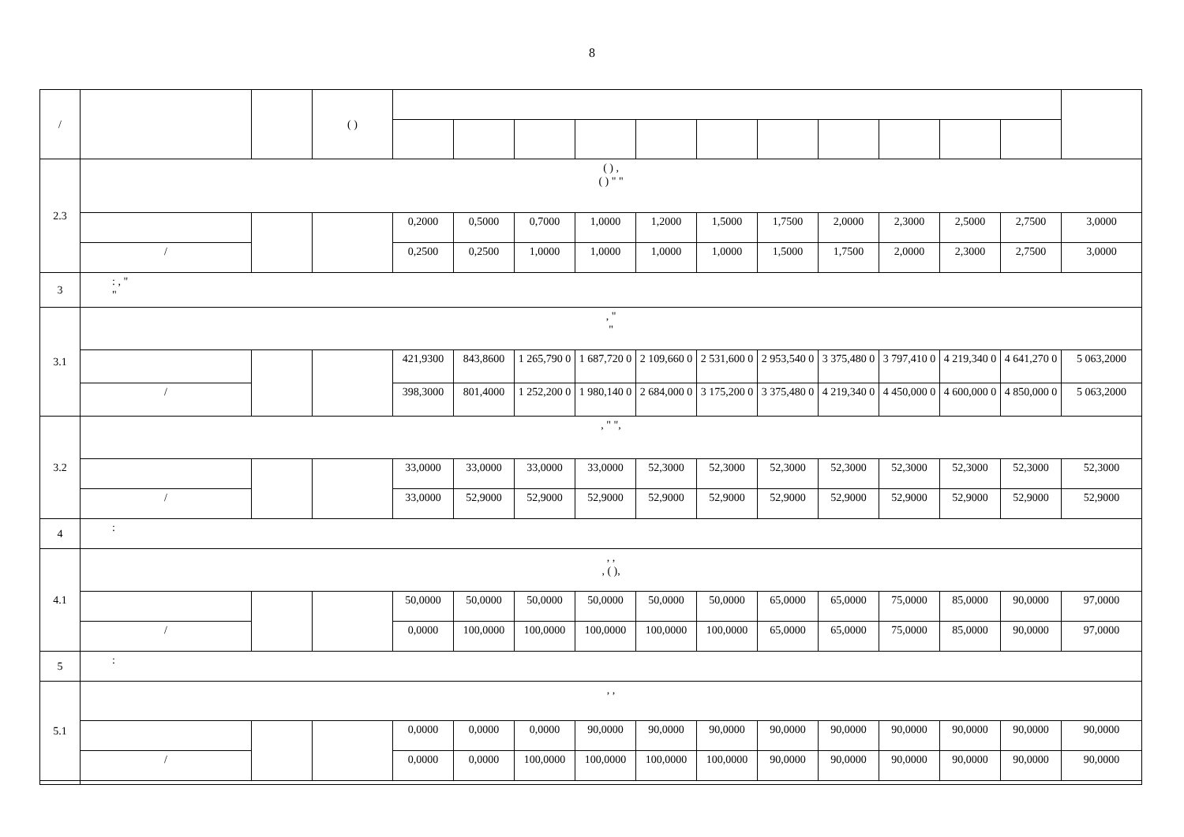8
| / | | | ( ) | | | | | | | | | | | | |
| --- | --- | --- | --- | --- | --- | --- | --- | --- | --- | --- | --- | --- | --- | --- | --- |
| 2.3 | ( ) , ( ) " " | | | | | | | | | | | | | | |
| | | | | 0,2000 | 0,5000 | 0,7000 | 1,0000 | 1,2000 | 1,5000 | 1,7500 | 2,0000 | 2,3000 | 2,5000 | 2,7500 | 3,0000 |
| | / | | | 0,2500 | 0,2500 | 1,0000 | 1,0000 | 1,0000 | 1,0000 | 1,5000 | 1,7500 | 2,0000 | 2,3000 | 2,7500 | 3,0000 |
| 3 | : , " " | | | | | | | | | | | | | | |
| 3.1 | , " " | | | | | | | | | | | | | | |
| | | | | 421,9300 | 843,8600 | 1 265,790 0 | 1 687,720 0 | 2 109,660 0 | 2 531,600 0 | 2 953,540 0 | 3 375,480 0 | 3 797,410 0 | 4 219,340 0 | 4 641,270 0 | 5 063,2000 |
| | / | | | 398,3000 | 801,4000 | 1 252,200 0 | 1 980,140 0 | 2 684,000 0 | 3 175,200 0 | 3 375,480 0 | 4 219,340 0 | 4 450,000 0 | 4 600,000 0 | 4 850,000 0 | 5 063,2000 |
| 3.2 | , " ", | | | | | | | | | | | | | | |
| | | | | 33,0000 | 33,0000 | 33,0000 | 33,0000 | 52,3000 | 52,3000 | 52,3000 | 52,3000 | 52,3000 | 52,3000 | 52,3000 | 52,3000 |
| | / | | | 33,0000 | 52,9000 | 52,9000 | 52,9000 | 52,9000 | 52,9000 | 52,9000 | 52,9000 | 52,9000 | 52,9000 | 52,9000 | 52,9000 |
| 4 | : | | | | | | | | | | | | | | |
| 4.1 | , , , ( ), | | | | | | | | | | | | | | |
| | | | | 50,0000 | 50,0000 | 50,0000 | 50,0000 | 50,0000 | 50,0000 | 65,0000 | 65,0000 | 75,0000 | 85,0000 | 90,0000 | 97,0000 |
| | / | | | 0,0000 | 100,0000 | 100,0000 | 100,0000 | 100,0000 | 100,0000 | 65,0000 | 65,0000 | 75,0000 | 85,0000 | 90,0000 | 97,0000 |
| 5 | : | | | | | | | | | | | | | | |
| 5.1 | , , | | | | | | | | | | | | | | |
| | | | | 0,0000 | 0,0000 | 0,0000 | 90,0000 | 90,0000 | 90,0000 | 90,0000 | 90,0000 | 90,0000 | 90,0000 | 90,0000 | 90,0000 |
| | / | | | 0,0000 | 0,0000 | 100,0000 | 100,0000 | 100,0000 | 100,0000 | 90,0000 | 90,0000 | 90,0000 | 90,0000 | 90,0000 | 90,0000 |